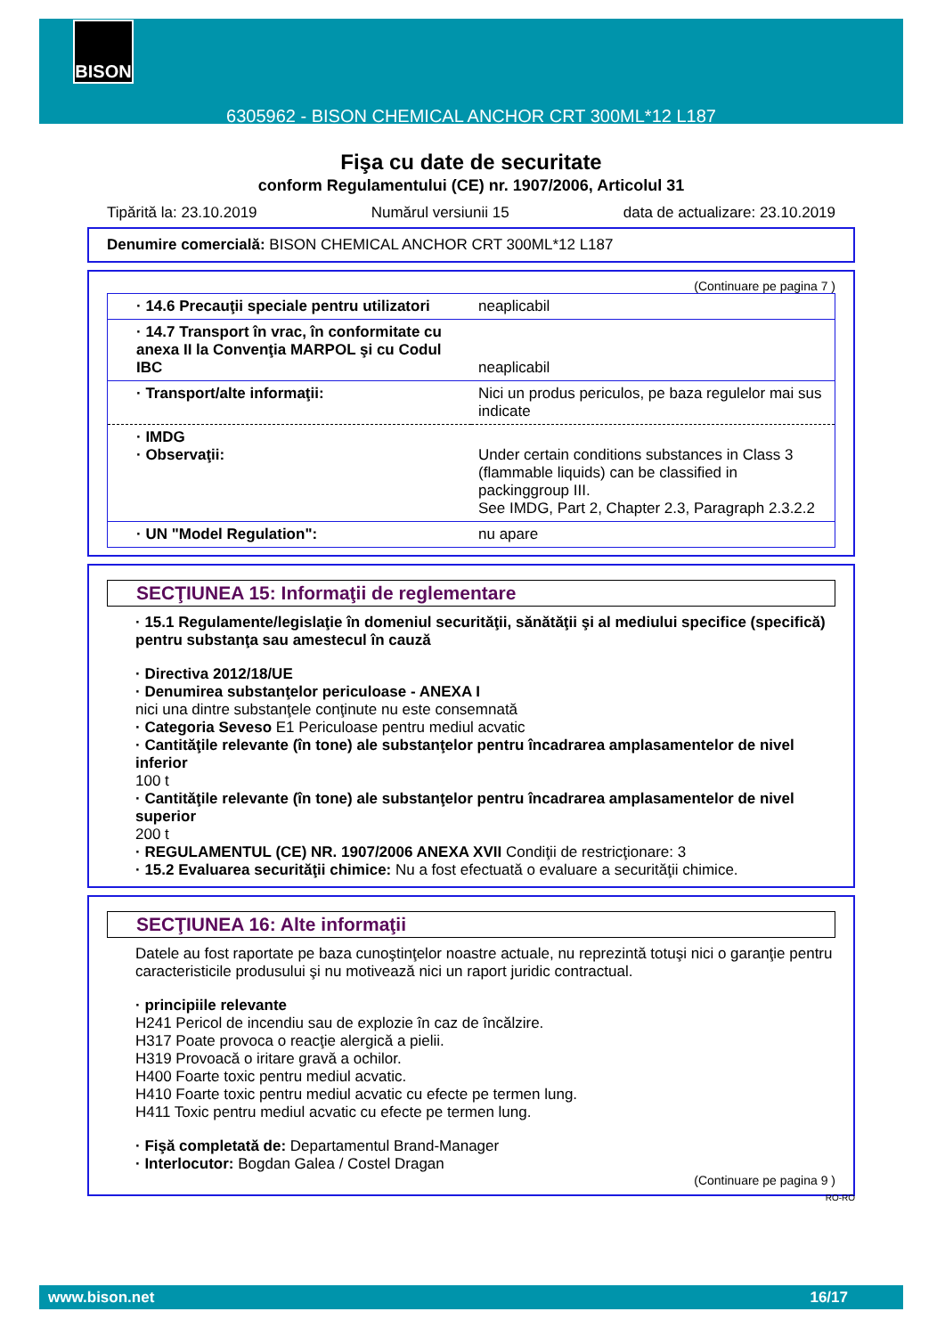6305962 - BISON CHEMICAL ANCHOR CRT 300ML*12 L187 BISON
Fişa cu date de securitate
conform Regulamentului (CE) nr. 1907/2006, Articolul 31
Tipărită la: 23.10.2019 Numărul versiunii 15 data de actualizare: 23.10.2019
Denumire comercială: BISON CHEMICAL ANCHOR CRT 300ML*12 L187
(Continuare pe pagina 7 )
| · 14.6 Precauţii speciale pentru utilizatori | neaplicabil |
| · 14.7 Transport în vrac, în conformitate cu anexa II la Convenţia MARPOL şi cu Codul IBC | neaplicabil |
| · Transport/alte informaţii: | Nici un produs periculos, pe baza regulelor mai sus indicate |
| · IMDG · Observaţii: | Under certain conditions substances in Class 3 (flammable liquids) can be classified in packinggroup III. See IMDG, Part 2, Chapter 2.3, Paragraph 2.3.2.2 |
| · UN "Model Regulation": | nu apare |
SECŢIUNEA 15: Informaţii de reglementare
· 15.1 Regulamente/legislaţie în domeniul securităţii, sănătăţii şi al mediului specifice (specifică) pentru substanţa sau amestecul în cauză
· Directiva 2012/18/UE
· Denumirea substanţelor periculoase - ANEXA I
nici una dintre substanţele conţinute nu este consemnată
· Categoria Seveso E1 Periculoase pentru mediul acvatic
· Cantităţile relevante (în tone) ale substanţelor pentru încadrarea amplasamentelor de nivel inferior
100 t
· Cantităţile relevante (în tone) ale substanţelor pentru încadrarea amplasamentelor de nivel superior
200 t
· REGULAMENTUL (CE) NR. 1907/2006 ANEXA XVII Condiţii de restricţionare: 3
· 15.2 Evaluarea securităţii chimice: Nu a fost efectuată o evaluare a securităţii chimice.
SECŢIUNEA 16: Alte informaţii
Datele au fost raportate pe baza cunoştinţelor noastre actuale, nu reprezintă totuşi nici o garanţie pentru caracteristicile produsului şi nu motivează nici un raport juridic contractual.
· principiile relevante
H241 Pericol de incendiu sau de explozie în caz de încălzire.
H317 Poate provoca o reacţie alergică a pielii.
H319 Provoacă o iritare gravă a ochilor.
H400 Foarte toxic pentru mediul acvatic.
H410 Foarte toxic pentru mediul acvatic cu efecte pe termen lung.
H411 Toxic pentru mediul acvatic cu efecte pe termen lung.
· Fişă completată de: Departamentul Brand-Manager
· Interlocutor: Bogdan Galea / Costel Dragan
(Continuare pe pagina 9 )
RO-RO
www.bison.net 16/17